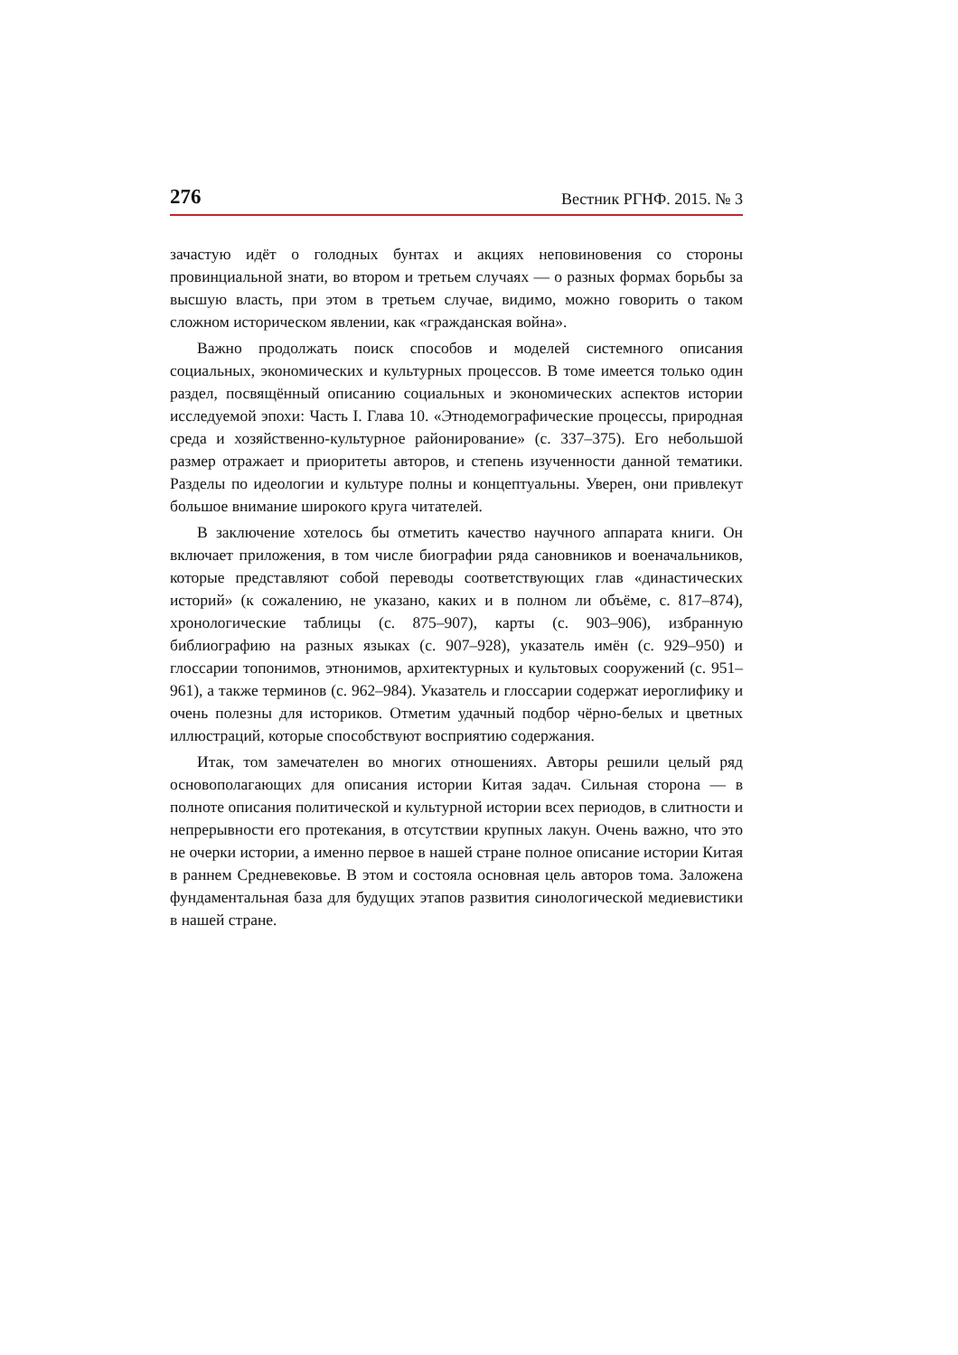276 Вестник РГНФ. 2015. № 3
зачастую идёт о голодных бунтах и акциях неповиновения со стороны провинциальной знати, во втором и третьем случаях — о разных формах борьбы за высшую власть, при этом в третьем случае, видимо, можно говорить о таком сложном историческом явлении, как «гражданская война».
Важно продолжать поиск способов и моделей системного описания социальных, экономических и культурных процессов. В томе имеется только один раздел, посвящённый описанию социальных и экономических аспектов истории исследуемой эпохи: Часть I. Глава 10. «Этнодемографические процессы, природная среда и хозяйственно-культурное районирование» (с. 337–375). Его небольшой размер отражает и приоритеты авторов, и степень изученности данной тематики. Разделы по идеологии и культуре полны и концептуальны. Уверен, они привлекут большое внимание широкого круга читателей.
В заключение хотелось бы отметить качество научного аппарата книги. Он включает приложения, в том числе биографии ряда сановников и военачальников, которые представляют собой переводы соответствующих глав «династических историй» (к сожалению, не указано, каких и в полном ли объёме, с. 817–874), хронологические таблицы (с. 875–907), карты (с. 903–906), избранную библиографию на разных языках (с. 907–928), указатель имён (с. 929–950) и глоссарии топонимов, этнонимов, архитектурных и культовых сооружений (с. 951–961), а также терминов (с. 962–984). Указатель и глоссарии содержат иероглифику и очень полезны для историков. Отметим удачный подбор чёрно-белых и цветных иллюстраций, которые способствуют восприятию содержания.
Итак, том замечателен во многих отношениях. Авторы решили целый ряд основополагающих для описания истории Китая задач. Сильная сторона — в полноте описания политической и культурной истории всех периодов, в слитности и непрерывности его протекания, в отсутствии крупных лакун. Очень важно, что это не очерки истории, а именно первое в нашей стране полное описание истории Китая в раннем Средневековье. В этом и состояла основная цель авторов тома. Заложена фундаментальная база для будущих этапов развития синологической медиевистики в нашей стране.